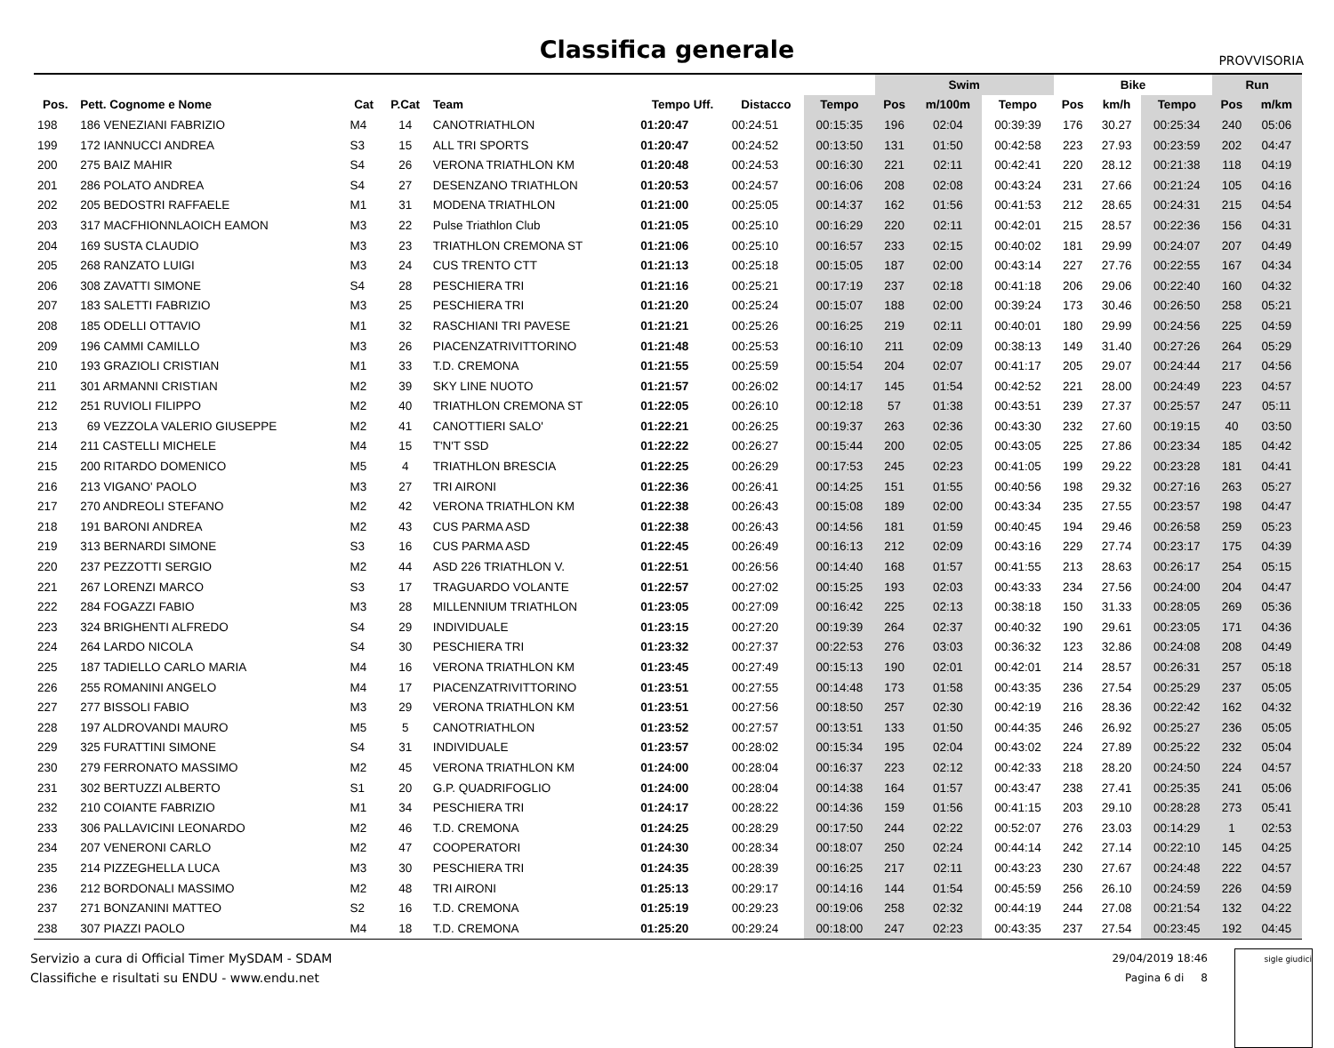PROVVISORIA
Classifica generale
| | | | | | | | | Swim | | | Bike | | | Run | |
| --- | --- | --- | --- | --- | --- | --- | --- | --- | --- | --- | --- | --- | --- | --- | --- |
| Pos. | Pett. Cognome e Nome | Cat | P.Cat | Team | Tempo Uff. | Distacco | Tempo | Pos | m/100m | Tempo | Pos | km/h | Tempo | Pos | m/km |
| 198 | 186 VENEZIANI FABRIZIO | M4 | 14 | CANOTRIATHLON | 01:20:47 | 00:24:51 | 00:15:35 | 196 | 02:04 | 00:39:39 | 176 | 30.27 | 00:25:34 | 240 | 05:06 |
| 199 | 172 IANNUCCI ANDREA | S3 | 15 | ALL TRI SPORTS | 01:20:47 | 00:24:52 | 00:13:50 | 131 | 01:50 | 00:42:58 | 223 | 27.93 | 00:23:59 | 202 | 04:47 |
| 200 | 275 BAIZ MAHIR | S4 | 26 | VERONA TRIATHLON KM | 01:20:48 | 00:24:53 | 00:16:30 | 221 | 02:11 | 00:42:41 | 220 | 28.12 | 00:21:38 | 118 | 04:19 |
| 201 | 286 POLATO ANDREA | S4 | 27 | DESENZANO TRIATHLON | 01:20:53 | 00:24:57 | 00:16:06 | 208 | 02:08 | 00:43:24 | 231 | 27.66 | 00:21:24 | 105 | 04:16 |
| 202 | 205 BEDOSTRI RAFFAELE | M1 | 31 | MODENA TRIATHLON | 01:21:00 | 00:25:05 | 00:14:37 | 162 | 01:56 | 00:41:53 | 212 | 28.65 | 00:24:31 | 215 | 04:54 |
| 203 | 317 MACFHIONNLAOICH EAMON | M3 | 22 | Pulse Triathlon Club | 01:21:05 | 00:25:10 | 00:16:29 | 220 | 02:11 | 00:42:01 | 215 | 28.57 | 00:22:36 | 156 | 04:31 |
| 204 | 169 SUSTA CLAUDIO | M3 | 23 | TRIATHLON CREMONA ST | 01:21:06 | 00:25:10 | 00:16:57 | 233 | 02:15 | 00:40:02 | 181 | 29.99 | 00:24:07 | 207 | 04:49 |
| 205 | 268 RANZATO LUIGI | M3 | 24 | CUS TRENTO CTT | 01:21:13 | 00:25:18 | 00:15:05 | 187 | 02:00 | 00:43:14 | 227 | 27.76 | 00:22:55 | 167 | 04:34 |
| 206 | 308 ZAVATTI SIMONE | S4 | 28 | PESCHIERA TRI | 01:21:16 | 00:25:21 | 00:17:19 | 237 | 02:18 | 00:41:18 | 206 | 29.06 | 00:22:40 | 160 | 04:32 |
| 207 | 183 SALETTI FABRIZIO | M3 | 25 | PESCHIERA TRI | 01:21:20 | 00:25:24 | 00:15:07 | 188 | 02:00 | 00:39:24 | 173 | 30.46 | 00:26:50 | 258 | 05:21 |
| 208 | 185 ODELLI OTTAVIO | M1 | 32 | RASCHIANI TRI PAVESE | 01:21:21 | 00:25:26 | 00:16:25 | 219 | 02:11 | 00:40:01 | 180 | 29.99 | 00:24:56 | 225 | 04:59 |
| 209 | 196 CAMMI CAMILLO | M3 | 26 | PIACENZATRIVITTORINO | 01:21:48 | 00:25:53 | 00:16:10 | 211 | 02:09 | 00:38:13 | 149 | 31.40 | 00:27:26 | 264 | 05:29 |
| 210 | 193 GRAZIOLI CRISTIAN | M1 | 33 | T.D. CREMONA | 01:21:55 | 00:25:59 | 00:15:54 | 204 | 02:07 | 00:41:17 | 205 | 29.07 | 00:24:44 | 217 | 04:56 |
| 211 | 301 ARMANNI CRISTIAN | M2 | 39 | SKY LINE NUOTO | 01:21:57 | 00:26:02 | 00:14:17 | 145 | 01:54 | 00:42:52 | 221 | 28.00 | 00:24:49 | 223 | 04:57 |
| 212 | 251 RUVIOLI FILIPPO | M2 | 40 | TRIATHLON CREMONA ST | 01:22:05 | 00:26:10 | 00:12:18 | 57 | 01:38 | 00:43:51 | 239 | 27.37 | 00:25:57 | 247 | 05:11 |
| 213 | 69 VEZZOLA VALERIO GIUSEPPE | M2 | 41 | CANOTTIERI SALO' | 01:22:21 | 00:26:25 | 00:19:37 | 263 | 02:36 | 00:43:30 | 232 | 27.60 | 00:19:15 | 40 | 03:50 |
| 214 | 211 CASTELLI MICHELE | M4 | 15 | T'N'T SSD | 01:22:22 | 00:26:27 | 00:15:44 | 200 | 02:05 | 00:43:05 | 225 | 27.86 | 00:23:34 | 185 | 04:42 |
| 215 | 200 RITARDO DOMENICO | M5 | 4 | TRIATHLON BRESCIA | 01:22:25 | 00:26:29 | 00:17:53 | 245 | 02:23 | 00:41:05 | 199 | 29.22 | 00:23:28 | 181 | 04:41 |
| 216 | 213 VIGANO' PAOLO | M3 | 27 | TRI AIRONI | 01:22:36 | 00:26:41 | 00:14:25 | 151 | 01:55 | 00:40:56 | 198 | 29.32 | 00:27:16 | 263 | 05:27 |
| 217 | 270 ANDREOLI STEFANO | M2 | 42 | VERONA TRIATHLON KM | 01:22:38 | 00:26:43 | 00:15:08 | 189 | 02:00 | 00:43:34 | 235 | 27.55 | 00:23:57 | 198 | 04:47 |
| 218 | 191 BARONI ANDREA | M2 | 43 | CUS PARMA ASD | 01:22:38 | 00:26:43 | 00:14:56 | 181 | 01:59 | 00:40:45 | 194 | 29.46 | 00:26:58 | 259 | 05:23 |
| 219 | 313 BERNARDI SIMONE | S3 | 16 | CUS PARMA ASD | 01:22:45 | 00:26:49 | 00:16:13 | 212 | 02:09 | 00:43:16 | 229 | 27.74 | 00:23:17 | 175 | 04:39 |
| 220 | 237 PEZZOTTI SERGIO | M2 | 44 | ASD 226 TRIATHLON V. | 01:22:51 | 00:26:56 | 00:14:40 | 168 | 01:57 | 00:41:55 | 213 | 28.63 | 00:26:17 | 254 | 05:15 |
| 221 | 267 LORENZI MARCO | S3 | 17 | TRAGUARDO VOLANTE | 01:22:57 | 00:27:02 | 00:15:25 | 193 | 02:03 | 00:43:33 | 234 | 27.56 | 00:24:00 | 204 | 04:47 |
| 222 | 284 FOGAZZI FABIO | M3 | 28 | MILLENNIUM TRIATHLON | 01:23:05 | 00:27:09 | 00:16:42 | 225 | 02:13 | 00:38:18 | 150 | 31.33 | 00:28:05 | 269 | 05:36 |
| 223 | 324 BRIGHENTI ALFREDO | S4 | 29 | INDIVIDUALE | 01:23:15 | 00:27:20 | 00:19:39 | 264 | 02:37 | 00:40:32 | 190 | 29.61 | 00:23:05 | 171 | 04:36 |
| 224 | 264 LARDO NICOLA | S4 | 30 | PESCHIERA TRI | 01:23:32 | 00:27:37 | 00:22:53 | 276 | 03:03 | 00:36:32 | 123 | 32.86 | 00:24:08 | 208 | 04:49 |
| 225 | 187 TADIELLO CARLO MARIA | M4 | 16 | VERONA TRIATHLON KM | 01:23:45 | 00:27:49 | 00:15:13 | 190 | 02:01 | 00:42:01 | 214 | 28.57 | 00:26:31 | 257 | 05:18 |
| 226 | 255 ROMANINI ANGELO | M4 | 17 | PIACENZATRIVITTORINO | 01:23:51 | 00:27:55 | 00:14:48 | 173 | 01:58 | 00:43:35 | 236 | 27.54 | 00:25:29 | 237 | 05:05 |
| 227 | 277 BISSOLI FABIO | M3 | 29 | VERONA TRIATHLON KM | 01:23:51 | 00:27:56 | 00:18:50 | 257 | 02:30 | 00:42:19 | 216 | 28.36 | 00:22:42 | 162 | 04:32 |
| 228 | 197 ALDROVANDI MAURO | M5 | 5 | CANOTRIATHLON | 01:23:52 | 00:27:57 | 00:13:51 | 133 | 01:50 | 00:44:35 | 246 | 26.92 | 00:25:27 | 236 | 05:05 |
| 229 | 325 FURATTINI SIMONE | S4 | 31 | INDIVIDUALE | 01:23:57 | 00:28:02 | 00:15:34 | 195 | 02:04 | 00:43:02 | 224 | 27.89 | 00:25:22 | 232 | 05:04 |
| 230 | 279 FERRONATO MASSIMO | M2 | 45 | VERONA TRIATHLON KM | 01:24:00 | 00:28:04 | 00:16:37 | 223 | 02:12 | 00:42:33 | 218 | 28.20 | 00:24:50 | 224 | 04:57 |
| 231 | 302 BERTUZZI ALBERTO | S1 | 20 | G.P. QUADRIFOGLIO | 01:24:00 | 00:28:04 | 00:14:38 | 164 | 01:57 | 00:43:47 | 238 | 27.41 | 00:25:35 | 241 | 05:06 |
| 232 | 210 COIANTE FABRIZIO | M1 | 34 | PESCHIERA TRI | 01:24:17 | 00:28:22 | 00:14:36 | 159 | 01:56 | 00:41:15 | 203 | 29.10 | 00:28:28 | 273 | 05:41 |
| 233 | 306 PALLAVICINI LEONARDO | M2 | 46 | T.D. CREMONA | 01:24:25 | 00:28:29 | 00:17:50 | 244 | 02:22 | 00:52:07 | 276 | 23.03 | 00:14:29 | 1 | 02:53 |
| 234 | 207 VENERONI CARLO | M2 | 47 | COOPERATORI | 01:24:30 | 00:28:34 | 00:18:07 | 250 | 02:24 | 00:44:14 | 242 | 27.14 | 00:22:10 | 145 | 04:25 |
| 235 | 214 PIZZEGHELLA LUCA | M3 | 30 | PESCHIERA TRI | 01:24:35 | 00:28:39 | 00:16:25 | 217 | 02:11 | 00:43:23 | 230 | 27.67 | 00:24:48 | 222 | 04:57 |
| 236 | 212 BORDONALI MASSIMO | M2 | 48 | TRI AIRONI | 01:25:13 | 00:29:17 | 00:14:16 | 144 | 01:54 | 00:45:59 | 256 | 26.10 | 00:24:59 | 226 | 04:59 |
| 237 | 271 BONZANINI MATTEO | S2 | 16 | T.D. CREMONA | 01:25:19 | 00:29:23 | 00:19:06 | 258 | 02:32 | 00:44:19 | 244 | 27.08 | 00:21:54 | 132 | 04:22 |
| 238 | 307 PIAZZI PAOLO | M4 | 18 | T.D. CREMONA | 01:25:20 | 00:29:24 | 00:18:00 | 247 | 02:23 | 00:43:35 | 237 | 27.54 | 00:23:45 | 192 | 04:45 |
Servizio a cura di Official Timer MySDAM - SDAM
Classifiche e risultati su ENDU - www.endu.net
29/04/2019 18:46
Pagina 6 di 8
sigle giudici